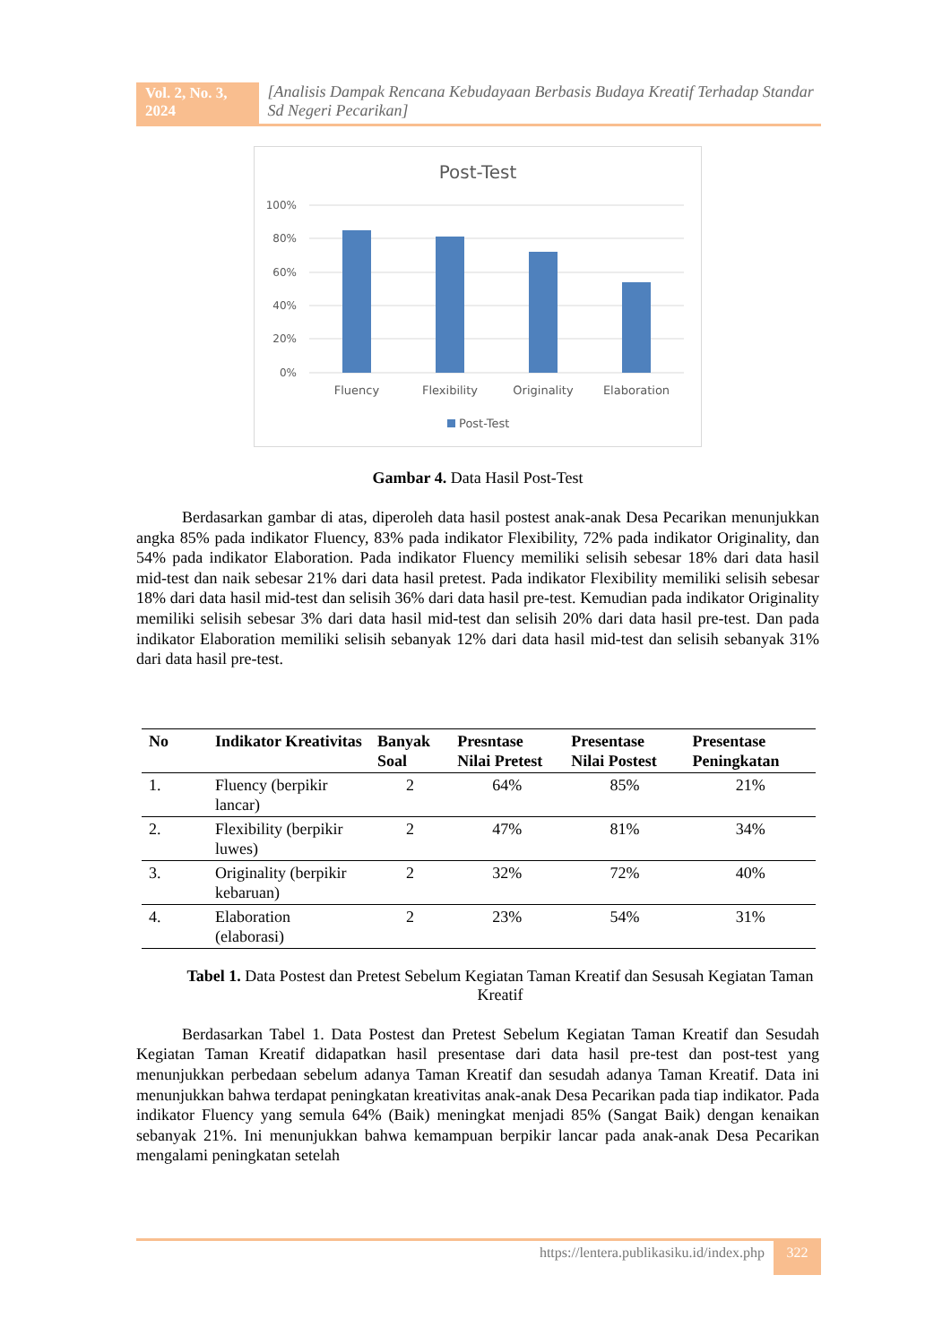Vol. 2, No. 3, 2024
[Analisis Dampak Rencana Kebudayaan Berbasis Budaya Kreatif Terhadap Standar Sd Negeri Pecarikan]
Post-Test
100%
80%
60%
40%
20%
0%
Fluency
Flexibility
Originality
Elaboration
Post-Test
Gambar 4. Data Hasil Post-Test
Berdasarkan gambar di atas, diperoleh data hasil postest anak-anak Desa Pecarikan menunjukkan angka 85% pada indikator Fluency, 83% pada indikator Flexibility, 72% pada indikator Originality, dan 54% pada indikator Elaboration. Pada indikator Fluency memiliki selisih sebesar 18% dari data hasil mid-test dan naik sebesar 21% dari data hasil pretest. Pada indikator Flexibility memiliki selisih sebesar 18% dari data hasil mid-test dan selisih 36% dari data hasil pre-test. Kemudian pada indikator Originality memiliki selisih sebesar 3% dari data hasil mid-test dan selisih 20% dari data hasil pre-test. Dan pada indikator Elaboration memiliki selisih sebanyak 12% dari data hasil mid-test dan selisih sebanyak 31% dari data hasil pre-test.
| No | Indikator Kreativitas | Banyak Soal | Presntase Nilai Pretest | Presentase Nilai Postest | Presentase Peningkatan |
| --- | --- | --- | --- | --- | --- |
| 1. | Fluency (berpikir lancar) | 2 | 64% | 85% | 21% |
| 2. | Flexibility (berpikir luwes) | 2 | 47% | 81% | 34% |
| 3. | Originality (berpikir kebaruan) | 2 | 32% | 72% | 40% |
| 4. | Elaboration (elaborasi) | 2 | 23% | 54% | 31% |
Tabel 1. Data Postest dan Pretest Sebelum Kegiatan Taman Kreatif dan Sesusah Kegiatan Taman Kreatif
Berdasarkan Tabel 1. Data Postest dan Pretest Sebelum Kegiatan Taman Kreatif dan Sesudah Kegiatan Taman Kreatif didapatkan hasil presentase dari data hasil pre-test dan post-test yang menunjukkan perbedaan sebelum adanya Taman Kreatif dan sesudah adanya Taman Kreatif. Data ini menunjukkan bahwa terdapat peningkatan kreativitas anak-anak Desa Pecarikan pada tiap indikator. Pada indikator Fluency yang semula 64% (Baik) meningkat menjadi 85% (Sangat Baik) dengan kenaikan sebanyak 21%. Ini menunjukkan bahwa kemampuan berpikir lancar pada anak-anak Desa Pecarikan mengalami peningkatan setelah
https://lentera.publikasiku.id/index.php
322